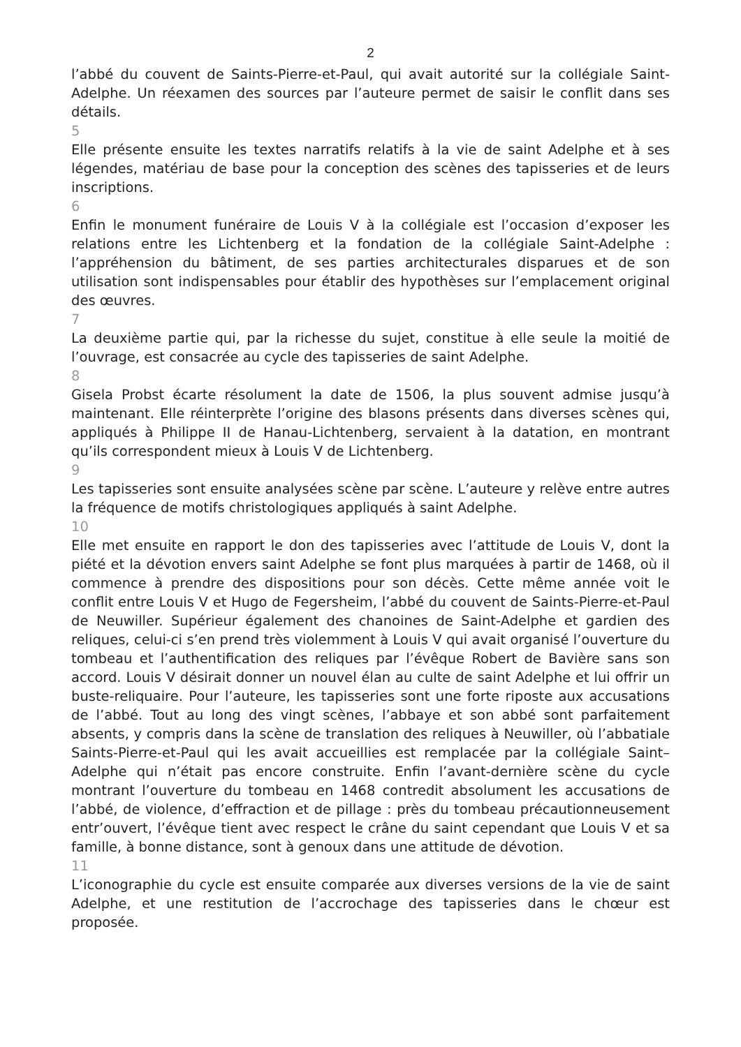2
l’abbé du couvent de Saints-Pierre-et-Paul, qui avait autorité sur la collégiale Saint-Adelphe. Un réexamen des sources par l’auteure permet de saisir le conflit dans ses détails.
5
Elle présente ensuite les textes narratifs relatifs à la vie de saint Adelphe et à ses légendes, matériau de base pour la conception des scènes des tapisseries et de leurs inscriptions.
6
Enfin le monument funéraire de Louis V à la collégiale est l’occasion d’exposer les relations entre les Lichtenberg et la fondation de la collégiale Saint-Adelphe : l’appréhension du bâtiment, de ses parties architecturales disparues et de son utilisation sont indispensables pour établir des hypothèses sur l’emplacement original des œuvres.
7
La deuxième partie qui, par la richesse du sujet, constitue à elle seule la moitié de l’ouvrage, est consacrée au cycle des tapisseries de saint Adelphe.
8
Gisela Probst écarte résolument la date de 1506, la plus souvent admise jusqu’à maintenant. Elle réinterprète l’origine des blasons présents dans diverses scènes qui, appliqués à Philippe II de Hanau-Lichtenberg, servaient à la datation, en montrant qu’ils correspondent mieux à Louis V de Lichtenberg.
9
Les tapisseries sont ensuite analysées scène par scène. L’auteure y relève entre autres la fréquence de motifs christologiques appliqués à saint Adelphe.
10
Elle met ensuite en rapport le don des tapisseries avec l’attitude de Louis V, dont la piété et la dévotion envers saint Adelphe se font plus marquées à partir de 1468, où il commence à prendre des dispositions pour son décès. Cette même année voit le conflit entre Louis V et Hugo de Fegersheim, l’abbé du couvent de Saints-Pierre-et-Paul de Neuwiller. Supérieur également des chanoines de Saint-Adelphe et gardien des reliques, celui-ci s’en prend très violemment à Louis V qui avait organisé l’ouverture du tombeau et l’authentification des reliques par l’évêque Robert de Bavière sans son accord. Louis V désirait donner un nouvel élan au culte de saint Adelphe et lui offrir un buste-reliquaire. Pour l’auteure, les tapisseries sont une forte riposte aux accusations de l’abbé. Tout au long des vingt scènes, l’abbaye et son abbé sont parfaitement absents, y compris dans la scène de translation des reliques à Neuwiller, où l’abbatiale Saints-Pierre-et-Paul qui les avait accueillies est remplacée par la collégiale Saint–Adelphe qui n’était pas encore construite. Enfin l’avant-dernière scène du cycle montrant l’ouverture du tombeau en 1468 contredit absolument les accusations de l’abbé, de violence, d’effraction et de pillage : près du tombeau précautionneusement entr’ouvert, l’évêque tient avec respect le crâne du saint cependant que Louis V et sa famille, à bonne distance, sont à genoux dans une attitude de dévotion.
11
L’iconographie du cycle est ensuite comparée aux diverses versions de la vie de saint Adelphe, et une restitution de l’accrochage des tapisseries dans le chœur est proposée.